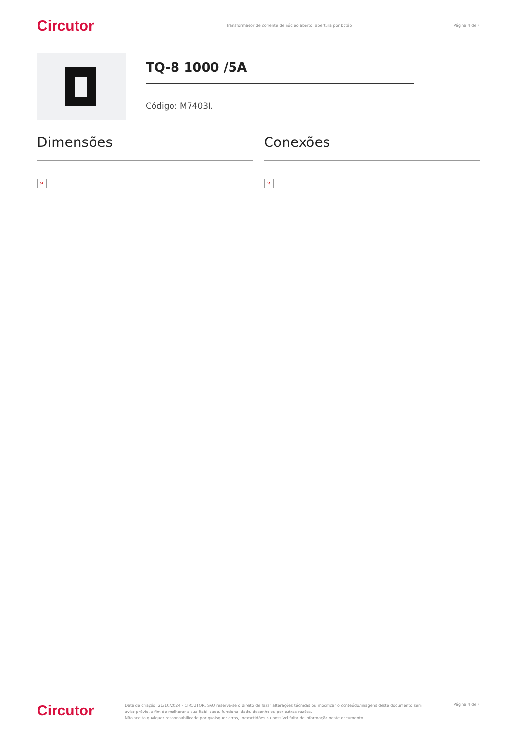Circutor
Transformador de corrente de núcleo aberto, abertura por botão
Página 4 de 4
TQ-8 1000 /5A
Código: M7403I.
Dimensões
✕
Conexões
✕
Circutor
Data de criação: 21/10/2024 - CIRCUTOR, SAU reserva-se o direito de fazer alterações técnicas ou modificar o conteúdo/imagens deste documento sem aviso prévio, a fim de melhorar a sua fiabilidade, funcionalidade, desenho ou por outras razões.
Não aceita qualquer responsabilidade por quaisquer erros, inexactidões ou possível falta de informação neste documento.
Página 4 de 4